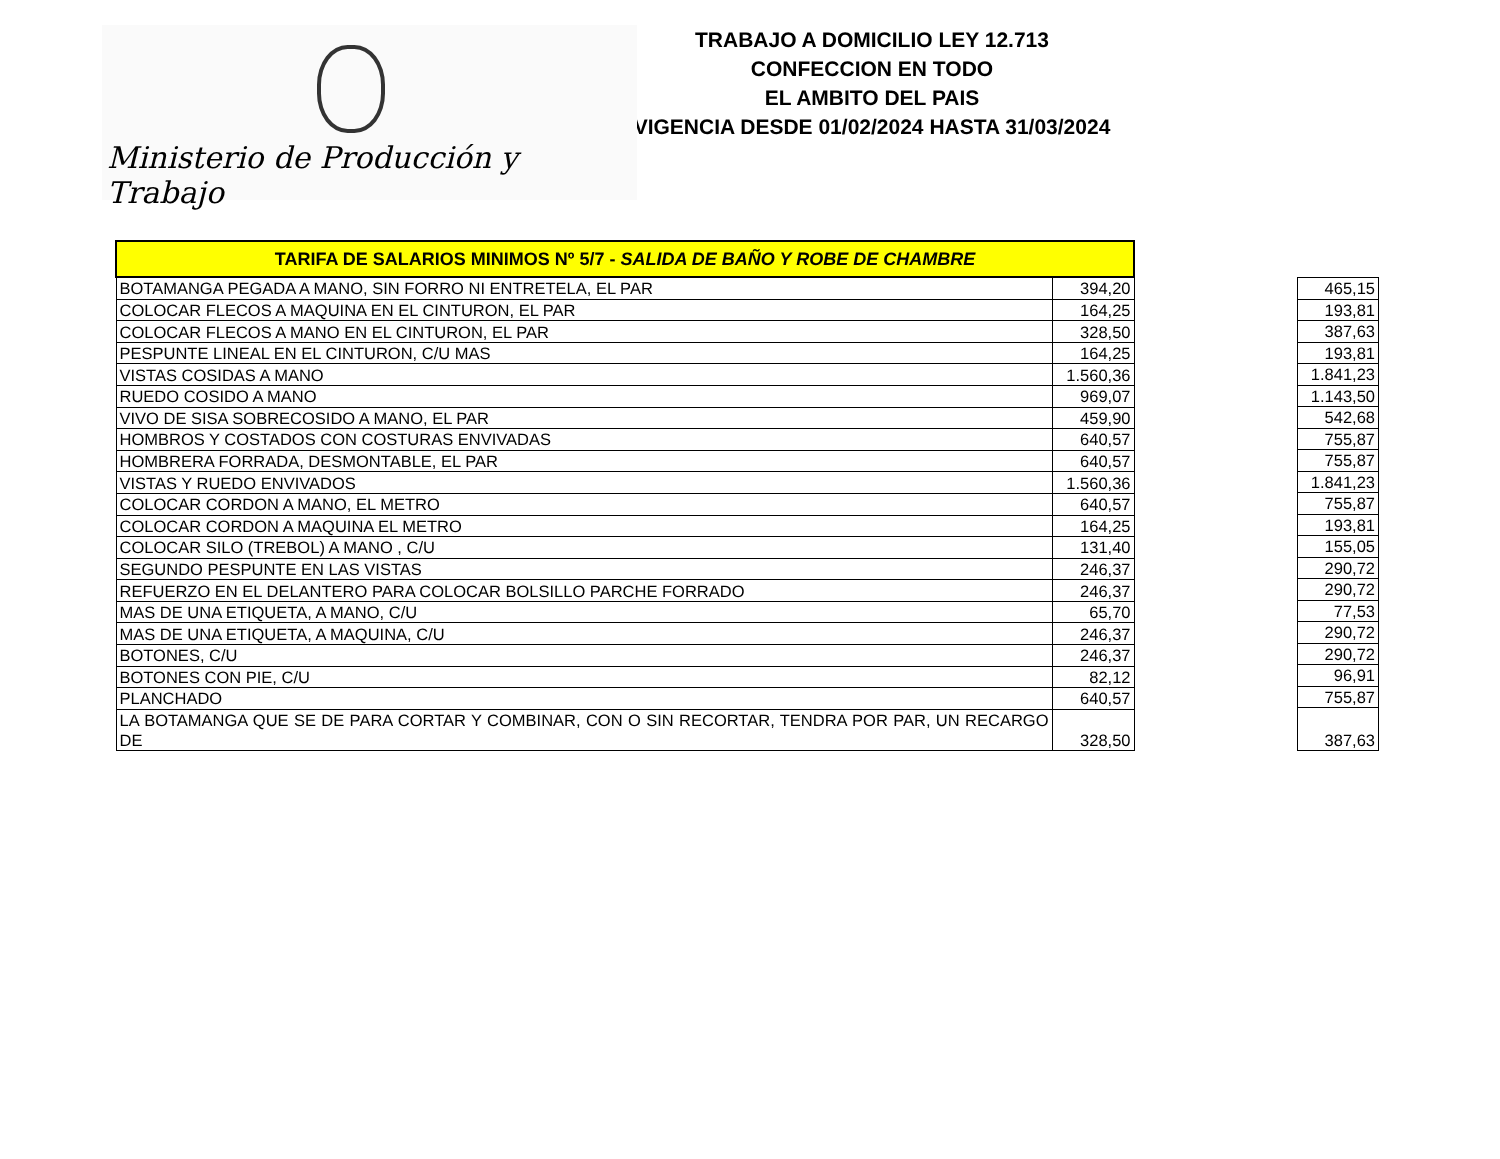Ministerio de Producción y Trabajo
TRABAJO A DOMICILIO LEY 12.713
CONFECCION EN TODO
EL AMBITO DEL PAIS
VIGENCIA DESDE 01/02/2024 HASTA 31/03/2024
| TARIFA DE SALARIOS MINIMOS Nº 5/7 - SALIDA DE BAÑO Y ROBE DE CHAMBRE | |
| BOTAMANGA PEGADA A MANO, SIN FORRO NI ENTRETELA, EL PAR | 394,20 |
| COLOCAR FLECOS A MAQUINA EN EL CINTURON, EL PAR | 164,25 |
| COLOCAR FLECOS A MANO EN EL CINTURON, EL PAR | 328,50 |
| PESPUNTE LINEAL EN EL CINTURON, C/U MAS | 164,25 |
| VISTAS COSIDAS A MANO | 1.560,36 |
| RUEDO COSIDO A MANO | 969,07 |
| VIVO DE SISA SOBRECOSIDO A MANO, EL PAR | 459,90 |
| HOMBROS Y COSTADOS CON COSTURAS ENVIVADAS | 640,57 |
| HOMBRERA FORRADA, DESMONTABLE, EL PAR | 640,57 |
| VISTAS Y RUEDO ENVIVADOS | 1.560,36 |
| COLOCAR CORDON A MANO, EL METRO | 640,57 |
| COLOCAR CORDON A MAQUINA EL METRO | 164,25 |
| COLOCAR SILO (TREBOL) A MANO , C/U | 131,40 |
| SEGUNDO PESPUNTE EN LAS VISTAS | 246,37 |
| REFUERZO EN EL DELANTERO PARA COLOCAR BOLSILLO PARCHE FORRADO | 246,37 |
| MAS DE UNA ETIQUETA, A MANO, C/U | 65,70 |
| MAS DE UNA ETIQUETA, A MAQUINA, C/U | 246,37 |
| BOTONES, C/U | 246,37 |
| BOTONES CON PIE, C/U | 82,12 |
| PLANCHADO | 640,57 |
| LA BOTAMANGA QUE SE DE PARA CORTAR Y COMBINAR, CON O SIN RECORTAR, TENDRA POR PAR, UN RECARGO DE | 328,50 |
| 465,15 |
| 193,81 |
| 387,63 |
| 193,81 |
| 1.841,23 |
| 1.143,50 |
| 542,68 |
| 755,87 |
| 755,87 |
| 1.841,23 |
| 755,87 |
| 193,81 |
| 155,05 |
| 290,72 |
| 290,72 |
| 77,53 |
| 290,72 |
| 290,72 |
| 96,91 |
| 755,87 |
| 387,63 |